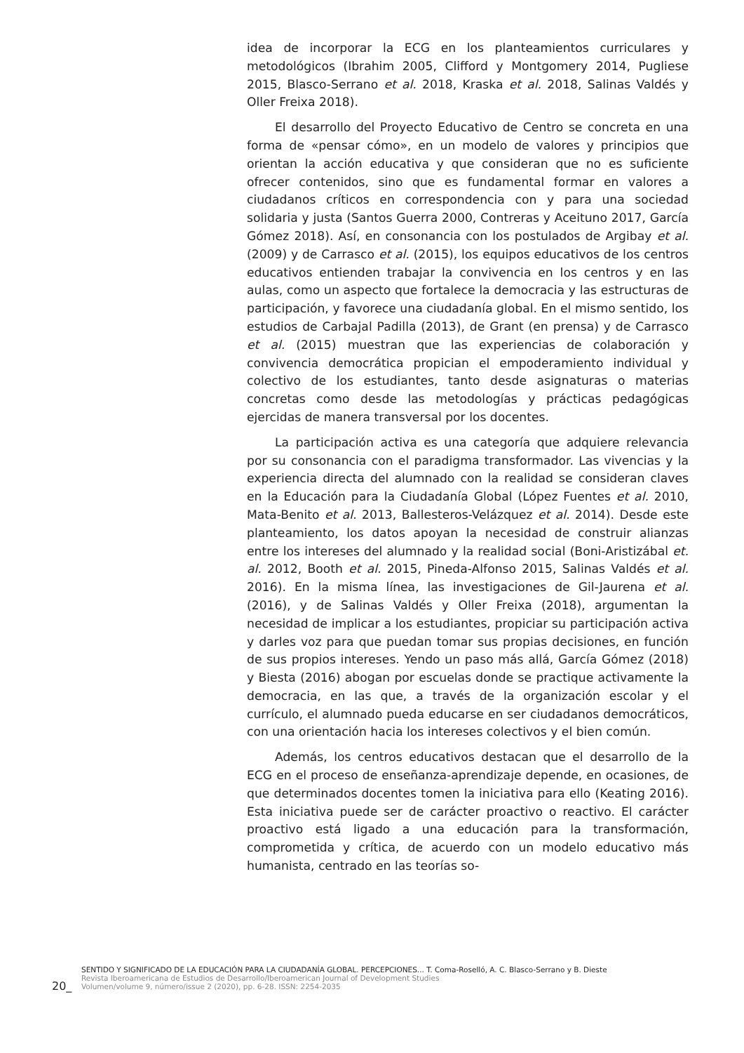idea de incorporar la ECG en los planteamientos curriculares y metodológicos (Ibrahim 2005, Clifford y Montgomery 2014, Pugliese 2015, Blasco-Serrano et al. 2018, Kraska et al. 2018, Salinas Valdés y Oller Freixa 2018).
El desarrollo del Proyecto Educativo de Centro se concreta en una forma de «pensar cómo», en un modelo de valores y principios que orientan la acción educativa y que consideran que no es suficiente ofrecer contenidos, sino que es fundamental formar en valores a ciudadanos críticos en correspondencia con y para una sociedad solidaria y justa (Santos Guerra 2000, Contreras y Aceituno 2017, García Gómez 2018). Así, en consonancia con los postulados de Argibay et al. (2009) y de Carrasco et al. (2015), los equipos educativos de los centros educativos entienden trabajar la convivencia en los centros y en las aulas, como un aspecto que fortalece la democracia y las estructuras de participación, y favorece una ciudadanía global. En el mismo sentido, los estudios de Carbajal Padilla (2013), de Grant (en prensa) y de Carrasco et al. (2015) muestran que las experiencias de colaboración y convivencia democrática propician el empoderamiento individual y colectivo de los estudiantes, tanto desde asignaturas o materias concretas como desde las metodologías y prácticas pedagógicas ejercidas de manera transversal por los docentes.
La participación activa es una categoría que adquiere relevancia por su consonancia con el paradigma transformador. Las vivencias y la experiencia directa del alumnado con la realidad se consideran claves en la Educación para la Ciudadanía Global (López Fuentes et al. 2010, Mata-Benito et al. 2013, Ballesteros-Velázquez et al. 2014). Desde este planteamiento, los datos apoyan la necesidad de construir alianzas entre los intereses del alumnado y la realidad social (Boni-Aristizábal et. al. 2012, Booth et al. 2015, Pineda-Alfonso 2015, Salinas Valdés et al. 2016). En la misma línea, las investigaciones de Gil-Jaurena et al. (2016), y de Salinas Valdés y Oller Freixa (2018), argumentan la necesidad de implicar a los estudiantes, propiciar su participación activa y darles voz para que puedan tomar sus propias decisiones, en función de sus propios intereses. Yendo un paso más allá, García Gómez (2018) y Biesta (2016) abogan por escuelas donde se practique activamente la democracia, en las que, a través de la organización escolar y el currículo, el alumnado pueda educarse en ser ciudadanos democráticos, con una orientación hacia los intereses colectivos y el bien común.
Además, los centros educativos destacan que el desarrollo de la ECG en el proceso de enseñanza-aprendizaje depende, en ocasiones, de que determinados docentes tomen la iniciativa para ello (Keating 2016). Esta iniciativa puede ser de carácter proactivo o reactivo. El carácter proactivo está ligado a una educación para la transformación, comprometida y crítica, de acuerdo con un modelo educativo más humanista, centrado en las teorías so-
20_
SENTIDO Y SIGNIFICADO DE LA EDUCACIÓN PARA LA CIUDADANÍA GLOBAL. PERCEPCIONES... T. Coma-Roselló, A. C. Blasco-Serrano y B. Dieste
Revista Iberoamericana de Estudios de Desarrollo/Iberoamerican Journal of Development Studies
Volumen/volume 9, número/issue 2 (2020), pp. 6-28. ISSN: 2254-2035